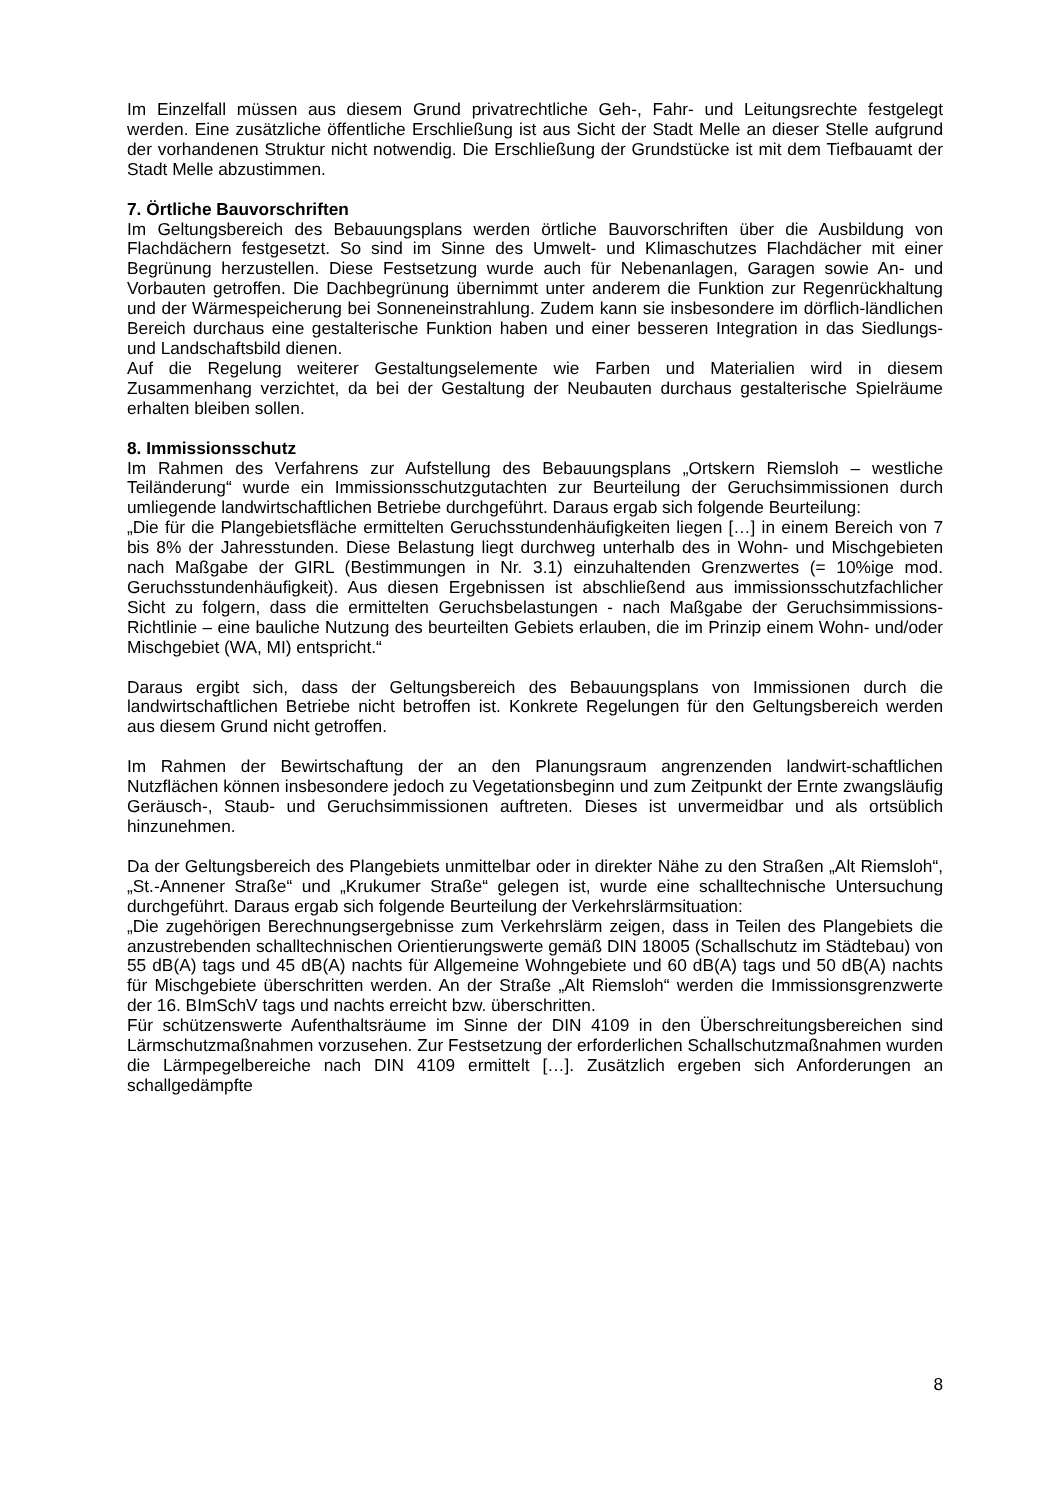Im Einzelfall müssen aus diesem Grund privatrechtliche Geh-, Fahr- und Leitungsrechte festgelegt werden. Eine zusätzliche öffentliche Erschließung ist aus Sicht der Stadt Melle an dieser Stelle aufgrund der vorhandenen Struktur nicht notwendig. Die Erschließung der Grundstücke ist mit dem Tiefbauamt der Stadt Melle abzustimmen.
7. Örtliche Bauvorschriften
Im Geltungsbereich des Bebauungsplans werden örtliche Bauvorschriften über die Ausbildung von Flachdächern festgesetzt. So sind im Sinne des Umwelt- und Klimaschutzes Flachdächer mit einer Begrünung herzustellen. Diese Festsetzung wurde auch für Nebenanlagen, Garagen sowie An- und Vorbauten getroffen. Die Dachbegrünung übernimmt unter anderem die Funktion zur Regenrückhaltung und der Wärmespeicherung bei Sonneneinstrahlung. Zudem kann sie insbesondere im dörflich-ländlichen Bereich durchaus eine gestalterische Funktion haben und einer besseren Integration in das Siedlungs- und Landschaftsbild dienen.
Auf die Regelung weiterer Gestaltungselemente wie Farben und Materialien wird in diesem Zusammenhang verzichtet, da bei der Gestaltung der Neubauten durchaus gestalterische Spielräume erhalten bleiben sollen.
8. Immissionsschutz
Im Rahmen des Verfahrens zur Aufstellung des Bebauungsplans „Ortskern Riemsloh – westliche Teiländerung“ wurde ein Immissionsschutzgutachten zur Beurteilung der Geruchsimmissionen durch umliegende landwirtschaftlichen Betriebe durchgeführt. Daraus ergab sich folgende Beurteilung:
„Die für die Plangebietsfläche ermittelten Geruchsstundenhäufigkeiten liegen […] in einem Bereich von 7 bis 8% der Jahresstunden. Diese Belastung liegt durchweg unterhalb des in Wohn- und Mischgebieten nach Maßgabe der GIRL (Bestimmungen in Nr. 3.1) einzuhaltenden Grenzwertes (= 10%ige mod. Geruchsstundenhäufigkeit). Aus diesen Ergebnissen ist abschließend aus immissionsschutzfachlicher Sicht zu folgern, dass die ermittelten Geruchsbelastungen - nach Maßgabe der Geruchsimmissions-Richtlinie – eine bauliche Nutzung des beurteilten Gebiets erlauben, die im Prinzip einem Wohn- und/oder Mischgebiet (WA, MI) entspricht.“
Daraus ergibt sich, dass der Geltungsbereich des Bebauungsplans von Immissionen durch die landwirtschaftlichen Betriebe nicht betroffen ist. Konkrete Regelungen für den Geltungsbereich werden aus diesem Grund nicht getroffen.
Im Rahmen der Bewirtschaftung der an den Planungsraum angrenzenden landwirt-schaftlichen Nutzflächen können insbesondere jedoch zu Vegetationsbeginn und zum Zeitpunkt der Ernte zwangsläufig Geräusch-, Staub- und Geruchsimmissionen auftreten. Dieses ist unvermeidbar und als ortsüblich hinzunehmen.
Da der Geltungsbereich des Plangebiets unmittelbar oder in direkter Nähe zu den Straßen „Alt Riemsloh“, „St.-Annener Straße“ und „Krukumer Straße“ gelegen ist, wurde eine schalltechnische Untersuchung durchgeführt. Daraus ergab sich folgende Beurteilung der Verkehrslärmsituation:
„Die zugehörigen Berechnungsergebnisse zum Verkehrslärm zeigen, dass in Teilen des Plangebiets die anzustrebenden schalltechnischen Orientierungswerte gemäß DIN 18005 (Schallschutz im Städtebau) von 55 dB(A) tags und 45 dB(A) nachts für Allgemeine Wohngebiete und 60 dB(A) tags und 50 dB(A) nachts für Mischgebiete überschritten werden. An der Straße „Alt Riemsloh“ werden die Immissionsgrenzwerte der 16. BImSchV tags und nachts erreicht bzw. überschritten.
Für schützenswerte Aufenthaltsräume im Sinne der DIN 4109 in den Überschreitungsbereichen sind Lärmschutzmaßnahmen vorzusehen. Zur Festsetzung der erforderlichen Schallschutzmaßnahmen wurden die Lärmpegelbereiche nach DIN 4109 ermittelt […]. Zusätzlich ergeben sich Anforderungen an schallgedämpfte
8